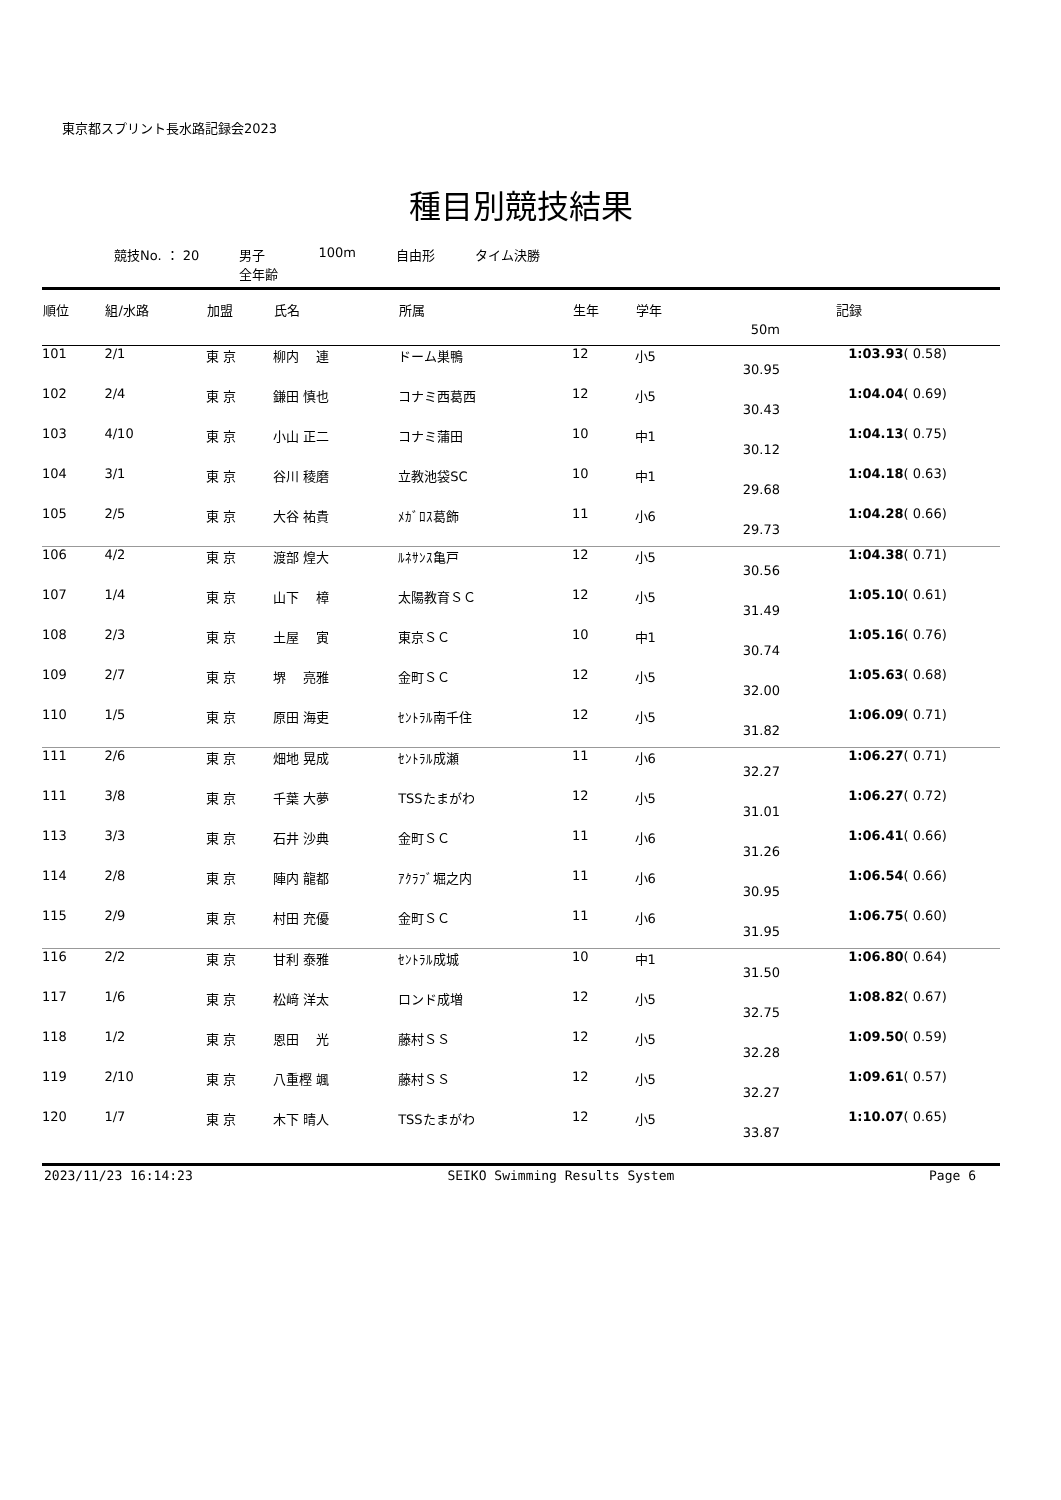東京都スプリント長水路記録会2023
種目別競技結果
競技No. ： 20 男子
全年齢
100m 自由形 タイム決勝
| 順位 | 組/水路 | 加盟 | 氏名 | 所属 | 生年 | 学年 | 記録 | | |
| --- | --- | --- | --- | --- | --- | --- | --- | --- | --- |
| | | | | | | | 50m | | |
| 101 | 2/1 | 東 京 | 柳内 連 | ドーム巣鴨 | 12 | 小5 | 30.95 | 1:03.93 | ( 0.58) |
| 102 | 2/4 | 東 京 | 鎌田 慎也 | コナミ西葛西 | 12 | 小5 | 30.43 | 1:04.04 | ( 0.69) |
| 103 | 4/10 | 東 京 | 小山 正二 | コナミ蒲田 | 10 | 中1 | 30.12 | 1:04.13 | ( 0.75) |
| 104 | 3/1 | 東 京 | 谷川 稜磨 | 立教池袋SC | 10 | 中1 | 29.68 | 1:04.18 | ( 0.63) |
| 105 | 2/5 | 東 京 | 大谷 祐貴 | ﾒｶﾞﾛｽ葛飾 | 11 | 小6 | 29.73 | 1:04.28 | ( 0.66) |
| 106 | 4/2 | 東 京 | 渡部 煌大 | ﾙﾈｻﾝｽ亀戸 | 12 | 小5 | 30.56 | 1:04.38 | ( 0.71) |
| 107 | 1/4 | 東 京 | 山下 樟 | 太陽教育ＳＣ | 12 | 小5 | 31.49 | 1:05.10 | ( 0.61) |
| 108 | 2/3 | 東 京 | 土屋 寅 | 東京ＳＣ | 10 | 中1 | 30.74 | 1:05.16 | ( 0.76) |
| 109 | 2/7 | 東 京 | 堺 亮雅 | 金町ＳＣ | 12 | 小5 | 32.00 | 1:05.63 | ( 0.68) |
| 110 | 1/5 | 東 京 | 原田 海吏 | ｾﾝﾄﾗﾙ南千住 | 12 | 小5 | 31.82 | 1:06.09 | ( 0.71) |
| 111 | 2/6 | 東 京 | 畑地 晃成 | ｾﾝﾄﾗﾙ成瀬 | 11 | 小6 | 32.27 | 1:06.27 | ( 0.71) |
| 111 | 3/8 | 東 京 | 千葉 大夢 | TSSたまがわ | 12 | 小5 | 31.01 | 1:06.27 | ( 0.72) |
| 113 | 3/3 | 東 京 | 石井 沙典 | 金町ＳＣ | 11 | 小6 | 31.26 | 1:06.41 | ( 0.66) |
| 114 | 2/8 | 東 京 | 陣内 龍都 | ｱｸﾗﾌﾞ堀之内 | 11 | 小6 | 30.95 | 1:06.54 | ( 0.66) |
| 115 | 2/9 | 東 京 | 村田 充優 | 金町ＳＣ | 11 | 小6 | 31.95 | 1:06.75 | ( 0.60) |
| 116 | 2/2 | 東 京 | 甘利 泰雅 | ｾﾝﾄﾗﾙ成城 | 10 | 中1 | 31.50 | 1:06.80 | ( 0.64) |
| 117 | 1/6 | 東 京 | 松﨑 洋太 | ロンド成増 | 12 | 小5 | 32.75 | 1:08.82 | ( 0.67) |
| 118 | 1/2 | 東 京 | 恩田 光 | 藤村ＳＳ | 12 | 小5 | 32.28 | 1:09.50 | ( 0.59) |
| 119 | 2/10 | 東 京 | 八重樫 颯 | 藤村ＳＳ | 12 | 小5 | 32.27 | 1:09.61 | ( 0.57) |
| 120 | 1/7 | 東 京 | 木下 晴人 | TSSたまがわ | 12 | 小5 | 33.87 | 1:10.07 | ( 0.65) |
2023/11/23 16:14:23 SEIKO Swimming Results System Page 6